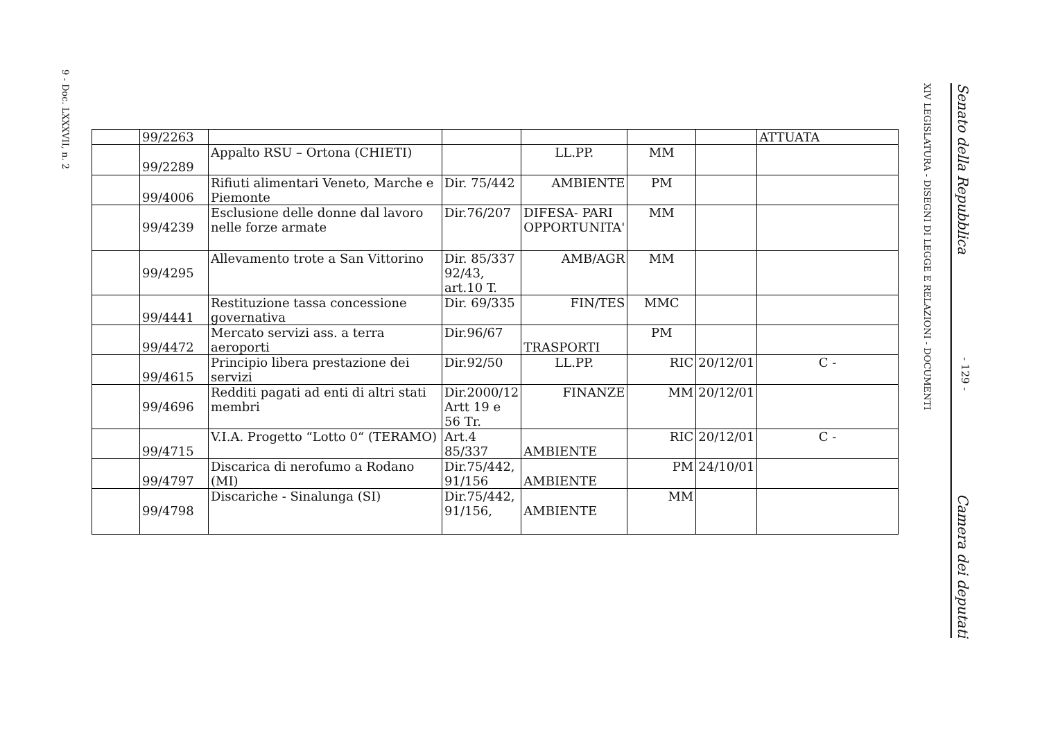9 - Doc. LXXXVII, n. 2
XIV LEGISLATURA - DISEGNI DI LEGGE E RELAZIONI - DOCUMENTI
Senato della Repubblica - 129 - Camera dei deputati
| | 99/2263 | | | | | | ATTUATA |
| | 99/2289 | Appalto RSU – Ortona (CHIETI) | | LL.PP. | MM | | |
| | 99/4006 | Rifiuti alimentari Veneto, Marche e Piemonte | Dir. 75/442 | AMBIENTE | PM | | |
| | 99/4239 | Esclusione delle donne dal lavoro nelle forze armate | Dir.76/207 | DIFESA- PARI OPPORTUNITA' | MM | | |
| | 99/4295 | Allevamento trote a San Vittorino | Dir. 85/337 92/43, art.10 T. | AMB/AGR | MM | | |
| | 99/4441 | Restituzione tassa concessione governativa | Dir. 69/335 | FIN/TES | MMC | | |
| | 99/4472 | Mercato servizi ass. a terra aeroporti | Dir.96/67 | TRASPORTI | PM | | |
| | 99/4615 | Principio libera prestazione dei servizi | Dir.92/50 | LL.PP. | RIC | 20/12/01 | C - |
| | 99/4696 | Redditi pagati ad enti di altri stati membri | Dir.2000/12 Artt 19 e 56 Tr. | FINANZE | MM | 20/12/01 | |
| | 99/4715 | V.I.A. Progetto “Lotto 0“ (TERAMO) | Art.4 85/337 | AMBIENTE | RIC | 20/12/01 | C - |
| | 99/4797 | Discarica di nerofumo a Rodano (MI) | Dir.75/442, 91/156 | AMBIENTE | PM | 24/10/01 | |
| | 99/4798 | Discariche - Sinalunga (SI) | Dir.75/442, 91/156, | AMBIENTE | MM | | |